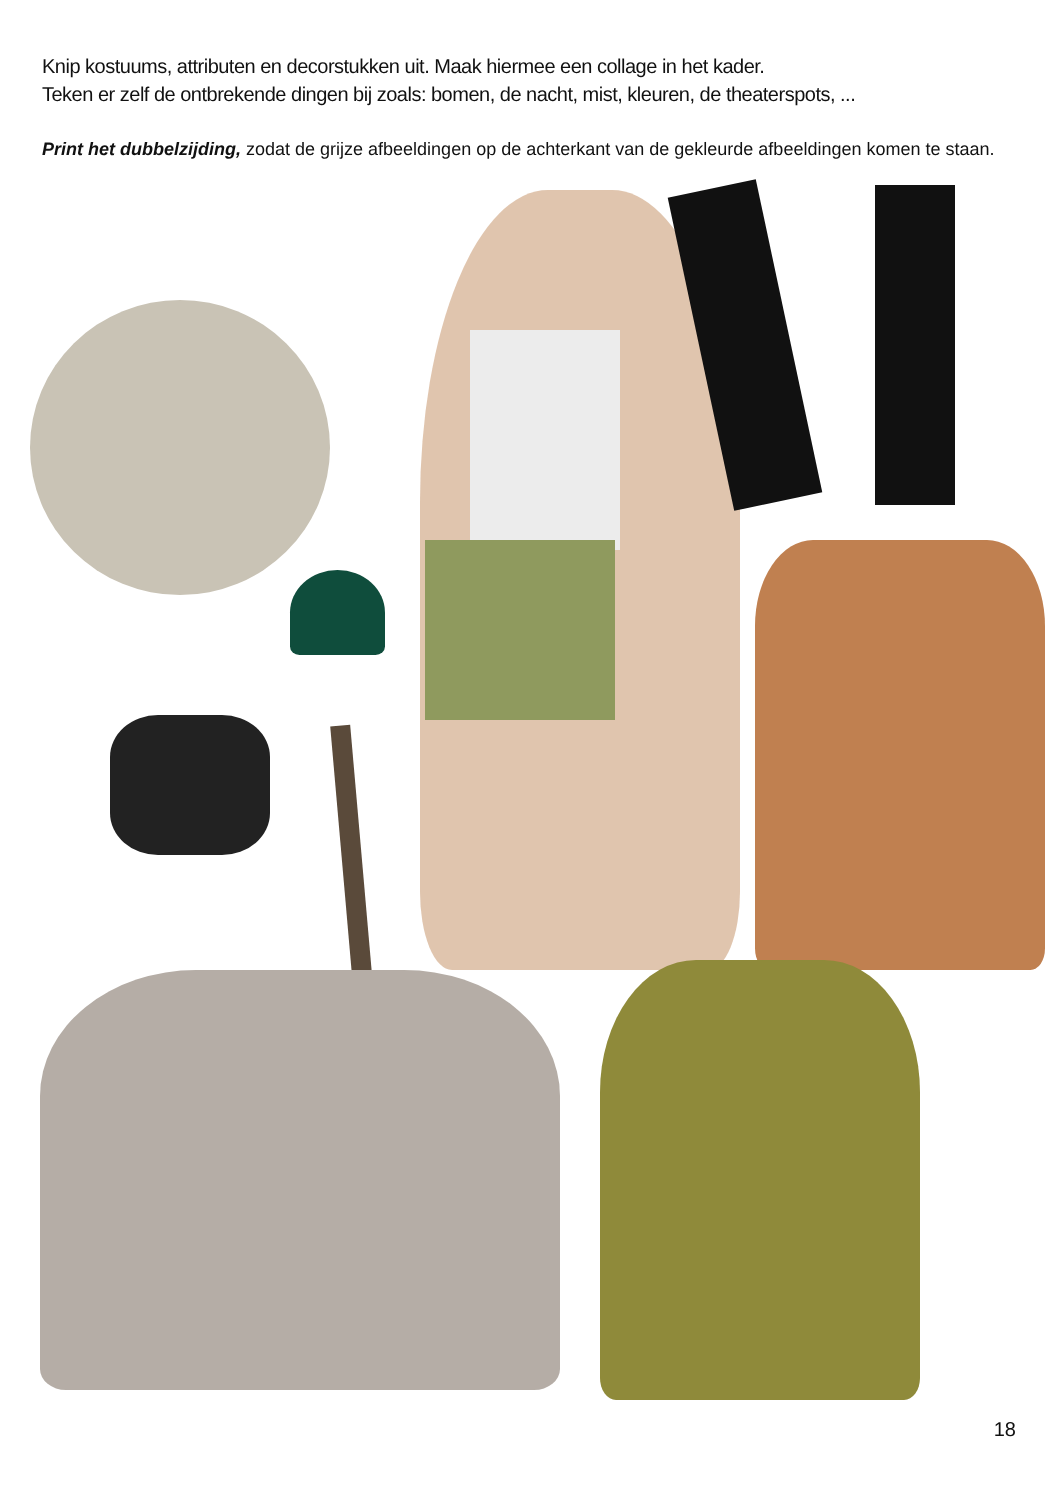Knip kostuums, attributen en decorstukken uit. Maak hiermee een collage in het kader.
Teken er zelf de ontbrekende dingen bij zoals: bomen, de nacht, mist, kleuren, de theaterspots, ...
Print het dubbelzijding, zodat de grijze afbeeldingen op de achterkant van de gekleurde afbeeldingen komen te staan.
18